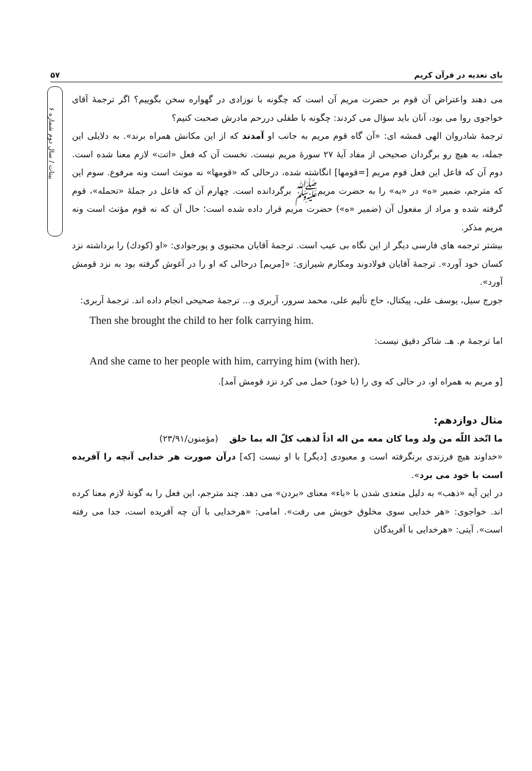۵۷ بای تعدیه در قرآن کریم
بینات / سال دوم شماره ۶
می دهند واعتراض آن قوم بر حضرت مریم آن است که چگونه با نوزادی در گهواره سخن بگوییم؟ اگر ترجمهٔ آقای خواجوی روا می بود، آنان باید سؤال می کردند: چگونه با طفلی دررحم مادرش صحبت کنیم؟
ترجمهٔ شادروان الهی قمشه ای: «آن گاه قوم مریم به جانب او آمدند که از این مکانش همراه برند». به دلایلی این جمله، به هیچ رو برگردان صحیحی از مفاد آیهٔ ۲۷ سورهٔ مریم نیست. نخست آن که فعل «اتت» لازم معنا شده است. دوم آن که فاعل این فعل قوم مریم [=قومها] انگاشته شده، درحالی که «قومها» نه مونث است ونه مرفوع. سوم این که مترجم، ضمیر «ه» در «به» را به حضرت مریمﷺ برگردانده است. چهارم آن که فاعل در جملهٔ «تحمله»، قوم گرفته شده و مراد از مفعول آن (ضمیر «ه») حضرت مریم قرار داده شده است؛ حال آن که نه قوم مؤنث است ونه مریم مذکر.
بیشتر ترجمه های فارسی دیگر از این نگاه بی عیب است. ترجمهٔ آقایان مجتبوی و پورجوادی: «او (کودك) را برداشته نزد کسان خود آورد». ترجمهٔ آقایان فولادوند ومکارم شیرازی: «[مریم] درحالی که او را در آغوش گرفته بود به نزد قومش آورد».
جورج سیل، یوسف علی، پیکتال، حاج تألیم علی، محمد سرور، آربری و... ترجمهٔ صحیحی انجام داده اند. ترجمهٔ آربری:
Then she brought the child to her folk carrying him.
اما ترجمهٔ م. هـ. شاکر دقیق نیست:
And she came to her people with him, carrying him (with her).
[و مریم به همراه او، در حالی که وی را (با خود) حمل می کرد نزد قومش آمد].
مثال دوازدهم:
ما اتّخذ اللّه من ولد وما کان معه من اله اذاً لذهب کلّ اله بما خلق (مؤمنون/۲۳/۹۱)
«خداوند هیچ فرزندی برنگرفته است و معبودی [دیگر] با او نیست [که] درآن صورت هر خدایی آنچه را آفریده است با خود می برد».
در این آیه «ذهب» به دلیل متعدی شدن با «باء» معنای «بردن» می دهد. چند مترجم، این فعل را به گونهٔ لازم معنا کرده اند. خواجوی: «هر خدایی سوی مخلوق خویش می رفت». امامی: «هرخدایی با آن چه آفریده است، جدا می رفته است». آیتی: «هرخدایی با آفریدگان